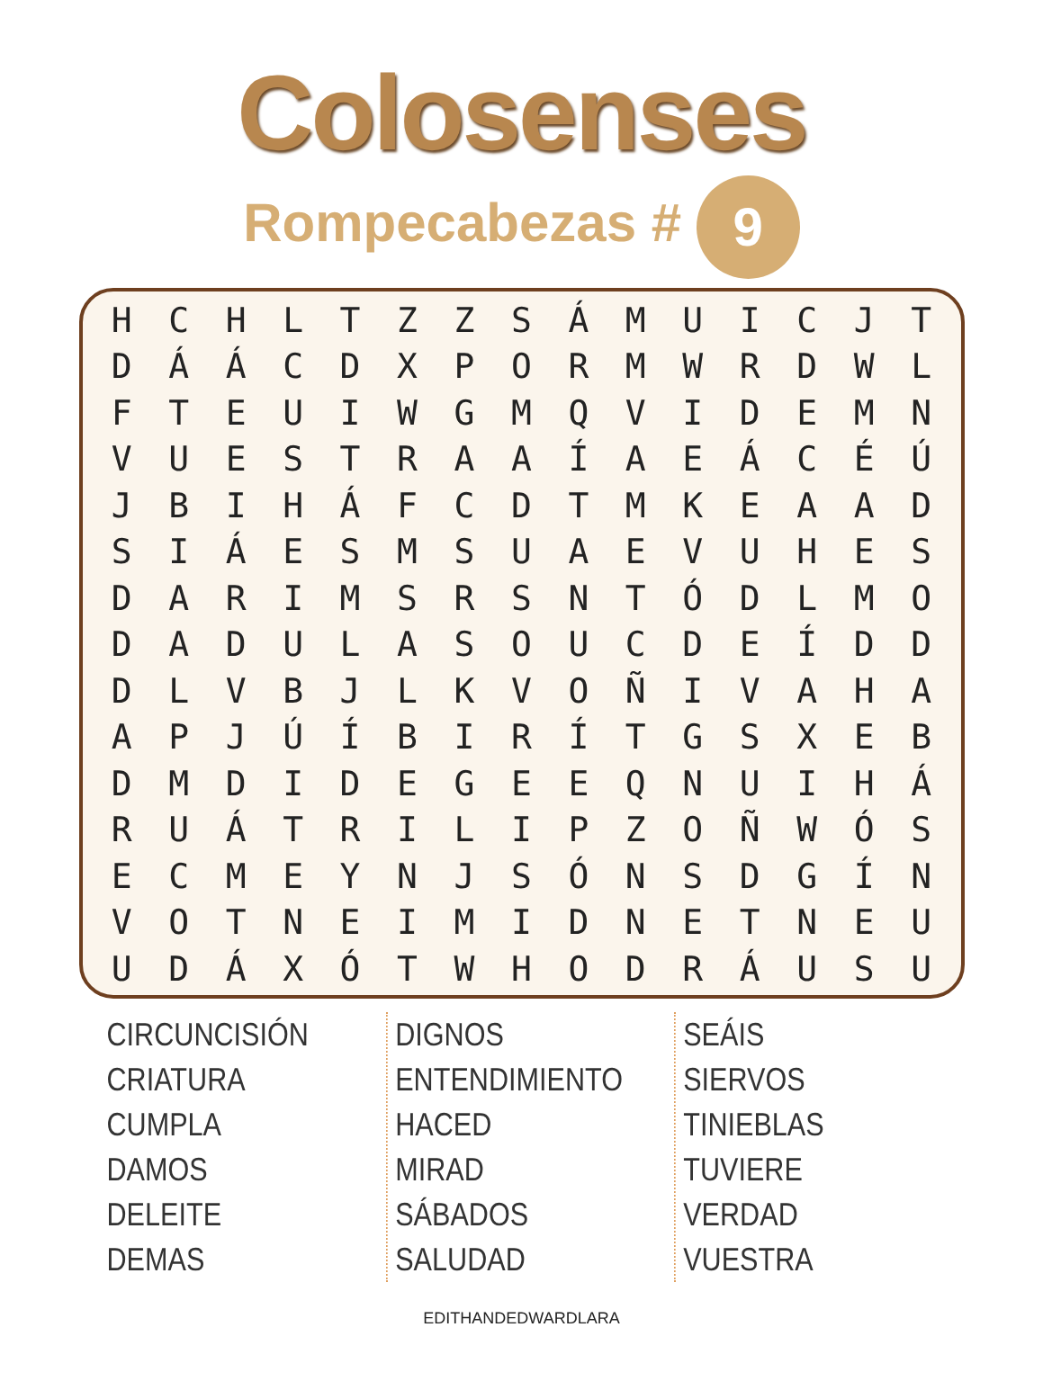Colosenses
Rompecabezas # 9
| H | C | H | L | T | Z | Z | S | Á | M | U | I | C | J | T |
| D | Á | Á | C | D | X | P | O | R | M | W | R | D | W | L |
| F | T | E | U | I | W | G | M | Q | V | I | D | E | M | N |
| V | U | E | S | T | R | A | A | Í | A | E | Á | C | É | Ú |
| J | B | I | H | Á | F | C | D | T | M | K | E | A | A | D |
| S | I | Á | E | S | M | S | U | A | E | V | U | H | E | S |
| D | A | R | I | M | S | R | S | N | T | Ó | D | L | M | O |
| D | A | D | U | L | A | S | O | U | C | D | E | Í | D | D |
| D | L | V | B | J | L | K | V | O | Ñ | I | V | A | H | A |
| A | P | J | Ú | Í | B | I | R | Í | T | G | S | X | E | B |
| D | M | D | I | D | E | G | E | E | Q | N | U | I | H | Á |
| R | U | Á | T | R | I | L | I | P | Z | O | Ñ | W | Ó | S |
| E | C | M | E | Y | N | J | S | Ó | N | S | D | G | Í | N |
| V | O | T | N | E | I | M | I | D | N | E | T | N | E | U |
| U | D | Á | X | Ó | T | W | H | O | D | R | Á | U | S | U |
CIRCUNCISIÓN
CRIATURA
CUMPLA
DAMOS
DELEITE
DEMAS
DIGNOS
ENTENDIMIENTO
HACED
MIRAD
SÁBADOS
SALUDAD
SEÁIS
SIERVOS
TINIEBLAS
TUVIERE
VERDAD
VUESTRA
EDITHANDEDWARDLARA